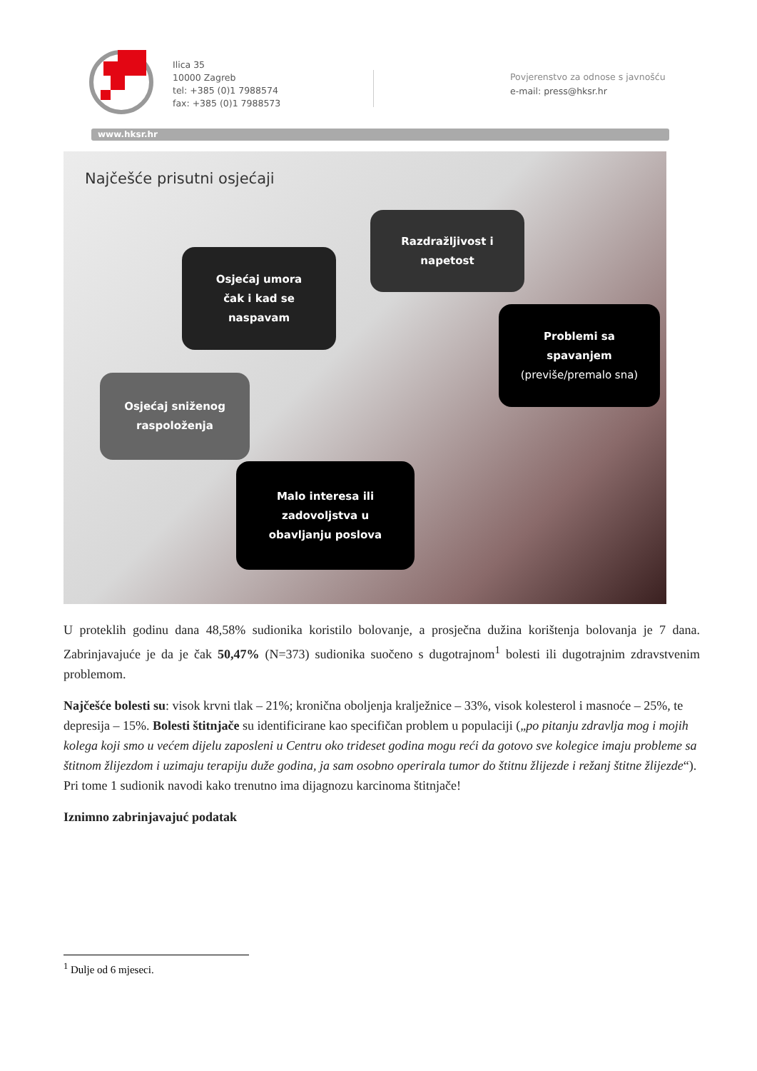Ilica 35
10000 Zagreb
tel: +385 (0)1 7988574
fax: +385 (0)1 7988573
Povjerenstvo za odnose s javnošću
e-mail: press@hksr.hr
www.hksr.hr
Najčešće prisutni osjećaji
Razdražljivost i
napetost
Osjećaj umora
čak i kad se
naspavam
Problemi sa
spavanjem
(previše/premalo sna)
Osjećaj sniženog
raspoloženja
Malo interesa ili
zadovoljstva u
obavljanju poslova
U proteklih godinu dana 48,58% sudionika koristilo bolovanje, a prosječna dužina korištenja bolovanja je 7 dana. Zabrinjavajuće je da je čak 50,47% (N=373) sudionika suočeno s dugotrajnom<sup>1</sup> bolesti ili dugotrajnim zdravstvenim problemom.
Najčešće bolesti su: visok krvni tlak – 21%; kronična oboljenja kralježnice – 33%, visok kolesterol i masnoće – 25%, te depresija – 15%. Bolesti štitnjače su identificirane kao specifičan problem u populaciji („po pitanju zdravlja mog i mojih kolega koji smo u većem dijelu zaposleni u Centru oko trideset godina mogu reći da gotovo sve kolegice imaju probleme sa štitnom žlijezdom i uzimaju terapiju duže godina, ja sam osobno operirala tumor do štitnu žlijezde i režanj štitne žlijezde“). Pri tome 1 sudionik navodi kako trenutno ima dijagnozu karcinoma štitnjače!
Iznimno zabrinjavajuć podatak
<sup>1</sup> Dulje od 6 mjeseci.